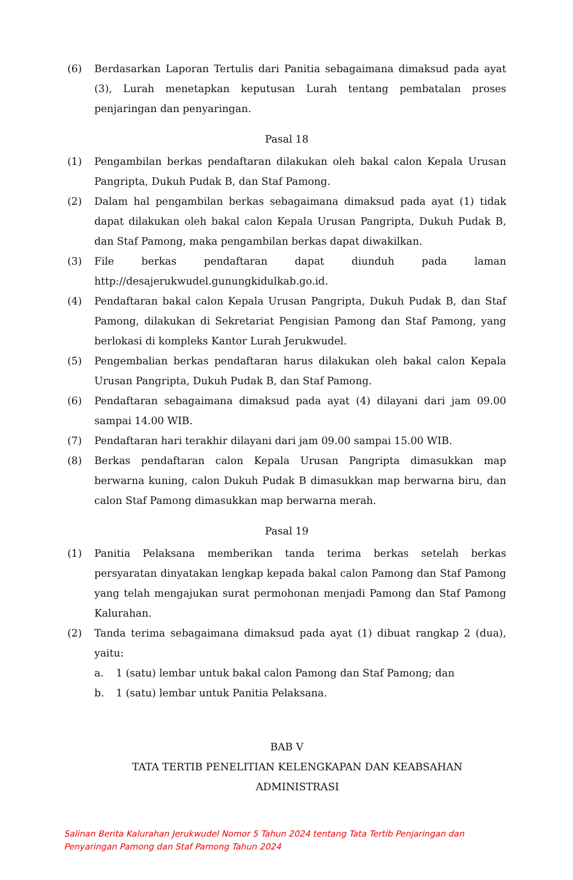(6) Berdasarkan Laporan Tertulis dari Panitia sebagaimana dimaksud pada ayat (3), Lurah menetapkan keputusan Lurah tentang pembatalan proses penjaringan dan penyaringan.
Pasal 18
(1) Pengambilan berkas pendaftaran dilakukan oleh bakal calon Kepala Urusan Pangripta, Dukuh Pudak B, dan Staf Pamong.
(2) Dalam hal pengambilan berkas sebagaimana dimaksud pada ayat (1) tidak dapat dilakukan oleh bakal calon Kepala Urusan Pangripta, Dukuh Pudak B, dan Staf Pamong, maka pengambilan berkas dapat diwakilkan.
(3) File berkas pendaftaran dapat diunduh pada laman http://desajerukwudel.gunungkidulkab.go.id.
(4) Pendaftaran bakal calon Kepala Urusan Pangripta, Dukuh Pudak B, dan Staf Pamong, dilakukan di Sekretariat Pengisian Pamong dan Staf Pamong, yang berlokasi di kompleks Kantor Lurah Jerukwudel.
(5) Pengembalian berkas pendaftaran harus dilakukan oleh bakal calon Kepala Urusan Pangripta, Dukuh Pudak B, dan Staf Pamong.
(6) Pendaftaran sebagaimana dimaksud pada ayat (4) dilayani dari jam 09.00 sampai 14.00 WIB.
(7) Pendaftaran hari terakhir dilayani dari jam 09.00 sampai 15.00 WIB.
(8) Berkas pendaftaran calon Kepala Urusan Pangripta dimasukkan map berwarna kuning, calon Dukuh Pudak B dimasukkan map berwarna biru, dan calon Staf Pamong dimasukkan map berwarna merah.
Pasal 19
(1) Panitia Pelaksana memberikan tanda terima berkas setelah berkas persyaratan dinyatakan lengkap kepada bakal calon Pamong dan Staf Pamong yang telah mengajukan surat permohonan menjadi Pamong dan Staf Pamong Kalurahan.
(2) Tanda terima sebagaimana dimaksud pada ayat (1) dibuat rangkap 2 (dua), yaitu:
a. 1 (satu) lembar untuk bakal calon Pamong dan Staf Pamong; dan
b. 1 (satu) lembar untuk Panitia Pelaksana.
BAB V
TATA TERTIB PENELITIAN KELENGKAPAN DAN KEABSAHAN
ADMINISTRASI
Salinan Berita Kalurahan Jerukwudel Nomor 5 Tahun 2024 tentang Tata Tertib Penjaringan dan
Penyaringan Pamong dan Staf Pamong Tahun 2024